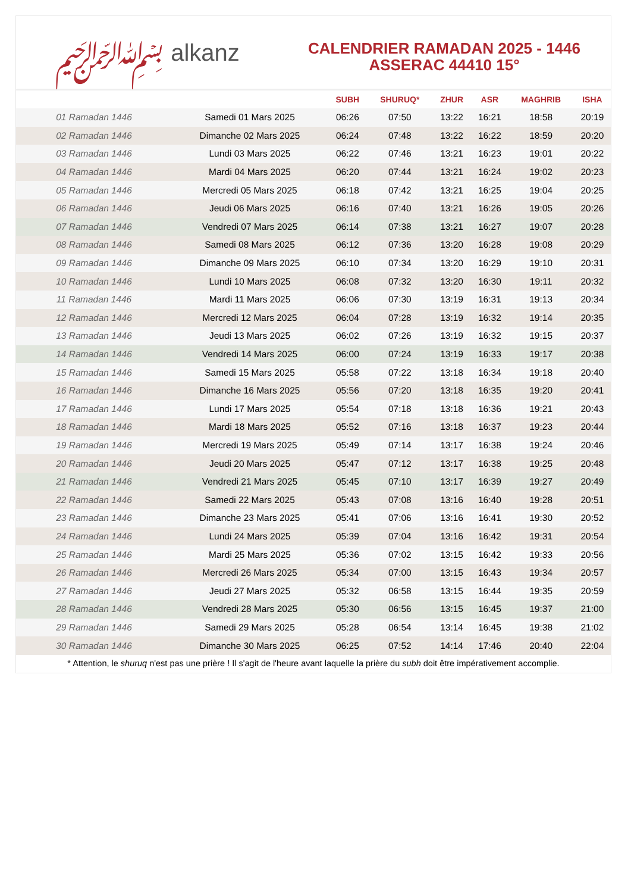﷽ alkanz
CALENDRIER RAMADAN 2025 - 1446
ASSERAC 44410 15°
| | | SUBH | SHURUQ* | ZHUR | ASR | MAGHRIB | ISHA |
| --- | --- | --- | --- | --- | --- | --- | --- |
| 01 Ramadan 1446 | Samedi 01 Mars 2025 | 06:26 | 07:50 | 13:22 | 16:21 | 18:58 | 20:19 |
| 02 Ramadan 1446 | Dimanche 02 Mars 2025 | 06:24 | 07:48 | 13:22 | 16:22 | 18:59 | 20:20 |
| 03 Ramadan 1446 | Lundi 03 Mars 2025 | 06:22 | 07:46 | 13:21 | 16:23 | 19:01 | 20:22 |
| 04 Ramadan 1446 | Mardi 04 Mars 2025 | 06:20 | 07:44 | 13:21 | 16:24 | 19:02 | 20:23 |
| 05 Ramadan 1446 | Mercredi 05 Mars 2025 | 06:18 | 07:42 | 13:21 | 16:25 | 19:04 | 20:25 |
| 06 Ramadan 1446 | Jeudi 06 Mars 2025 | 06:16 | 07:40 | 13:21 | 16:26 | 19:05 | 20:26 |
| 07 Ramadan 1446 | Vendredi 07 Mars 2025 | 06:14 | 07:38 | 13:21 | 16:27 | 19:07 | 20:28 |
| 08 Ramadan 1446 | Samedi 08 Mars 2025 | 06:12 | 07:36 | 13:20 | 16:28 | 19:08 | 20:29 |
| 09 Ramadan 1446 | Dimanche 09 Mars 2025 | 06:10 | 07:34 | 13:20 | 16:29 | 19:10 | 20:31 |
| 10 Ramadan 1446 | Lundi 10 Mars 2025 | 06:08 | 07:32 | 13:20 | 16:30 | 19:11 | 20:32 |
| 11 Ramadan 1446 | Mardi 11 Mars 2025 | 06:06 | 07:30 | 13:19 | 16:31 | 19:13 | 20:34 |
| 12 Ramadan 1446 | Mercredi 12 Mars 2025 | 06:04 | 07:28 | 13:19 | 16:32 | 19:14 | 20:35 |
| 13 Ramadan 1446 | Jeudi 13 Mars 2025 | 06:02 | 07:26 | 13:19 | 16:32 | 19:15 | 20:37 |
| 14 Ramadan 1446 | Vendredi 14 Mars 2025 | 06:00 | 07:24 | 13:19 | 16:33 | 19:17 | 20:38 |
| 15 Ramadan 1446 | Samedi 15 Mars 2025 | 05:58 | 07:22 | 13:18 | 16:34 | 19:18 | 20:40 |
| 16 Ramadan 1446 | Dimanche 16 Mars 2025 | 05:56 | 07:20 | 13:18 | 16:35 | 19:20 | 20:41 |
| 17 Ramadan 1446 | Lundi 17 Mars 2025 | 05:54 | 07:18 | 13:18 | 16:36 | 19:21 | 20:43 |
| 18 Ramadan 1446 | Mardi 18 Mars 2025 | 05:52 | 07:16 | 13:18 | 16:37 | 19:23 | 20:44 |
| 19 Ramadan 1446 | Mercredi 19 Mars 2025 | 05:49 | 07:14 | 13:17 | 16:38 | 19:24 | 20:46 |
| 20 Ramadan 1446 | Jeudi 20 Mars 2025 | 05:47 | 07:12 | 13:17 | 16:38 | 19:25 | 20:48 |
| 21 Ramadan 1446 | Vendredi 21 Mars 2025 | 05:45 | 07:10 | 13:17 | 16:39 | 19:27 | 20:49 |
| 22 Ramadan 1446 | Samedi 22 Mars 2025 | 05:43 | 07:08 | 13:16 | 16:40 | 19:28 | 20:51 |
| 23 Ramadan 1446 | Dimanche 23 Mars 2025 | 05:41 | 07:06 | 13:16 | 16:41 | 19:30 | 20:52 |
| 24 Ramadan 1446 | Lundi 24 Mars 2025 | 05:39 | 07:04 | 13:16 | 16:42 | 19:31 | 20:54 |
| 25 Ramadan 1446 | Mardi 25 Mars 2025 | 05:36 | 07:02 | 13:15 | 16:42 | 19:33 | 20:56 |
| 26 Ramadan 1446 | Mercredi 26 Mars 2025 | 05:34 | 07:00 | 13:15 | 16:43 | 19:34 | 20:57 |
| 27 Ramadan 1446 | Jeudi 27 Mars 2025 | 05:32 | 06:58 | 13:15 | 16:44 | 19:35 | 20:59 |
| 28 Ramadan 1446 | Vendredi 28 Mars 2025 | 05:30 | 06:56 | 13:15 | 16:45 | 19:37 | 21:00 |
| 29 Ramadan 1446 | Samedi 29 Mars 2025 | 05:28 | 06:54 | 13:14 | 16:45 | 19:38 | 21:02 |
| 30 Ramadan 1446 | Dimanche 30 Mars 2025 | 06:25 | 07:52 | 14:14 | 17:46 | 20:40 | 22:04 |
* Attention, le shuruq n'est pas une prière ! Il s'agit de l'heure avant laquelle la prière du subh doit être impérativement accomplie.